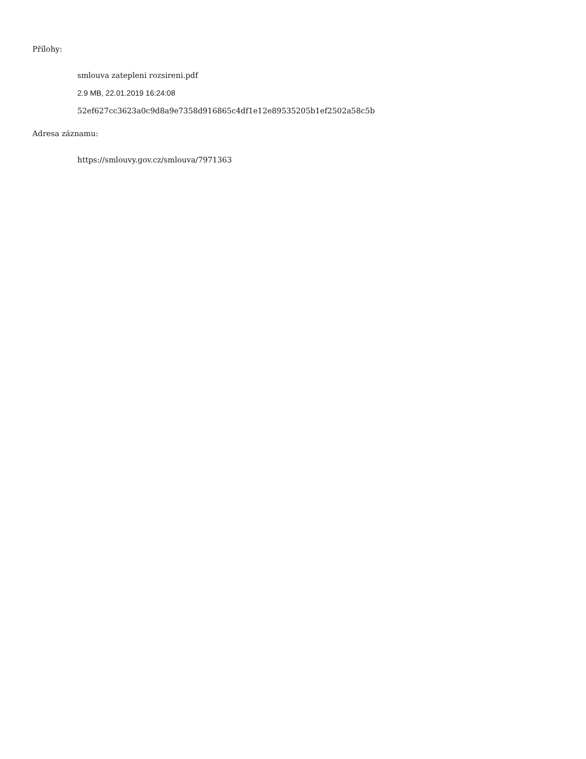Přílohy:
smlouva zatepleni rozsireni.pdf
2.9 MB, 22.01.2019 16:24:08
52ef627cc3623a0c9d8a9e7358d916865c4df1e12e89535205b1ef2502a58c5b
Adresa záznamu:
https://smlouvy.gov.cz/smlouva/7971363